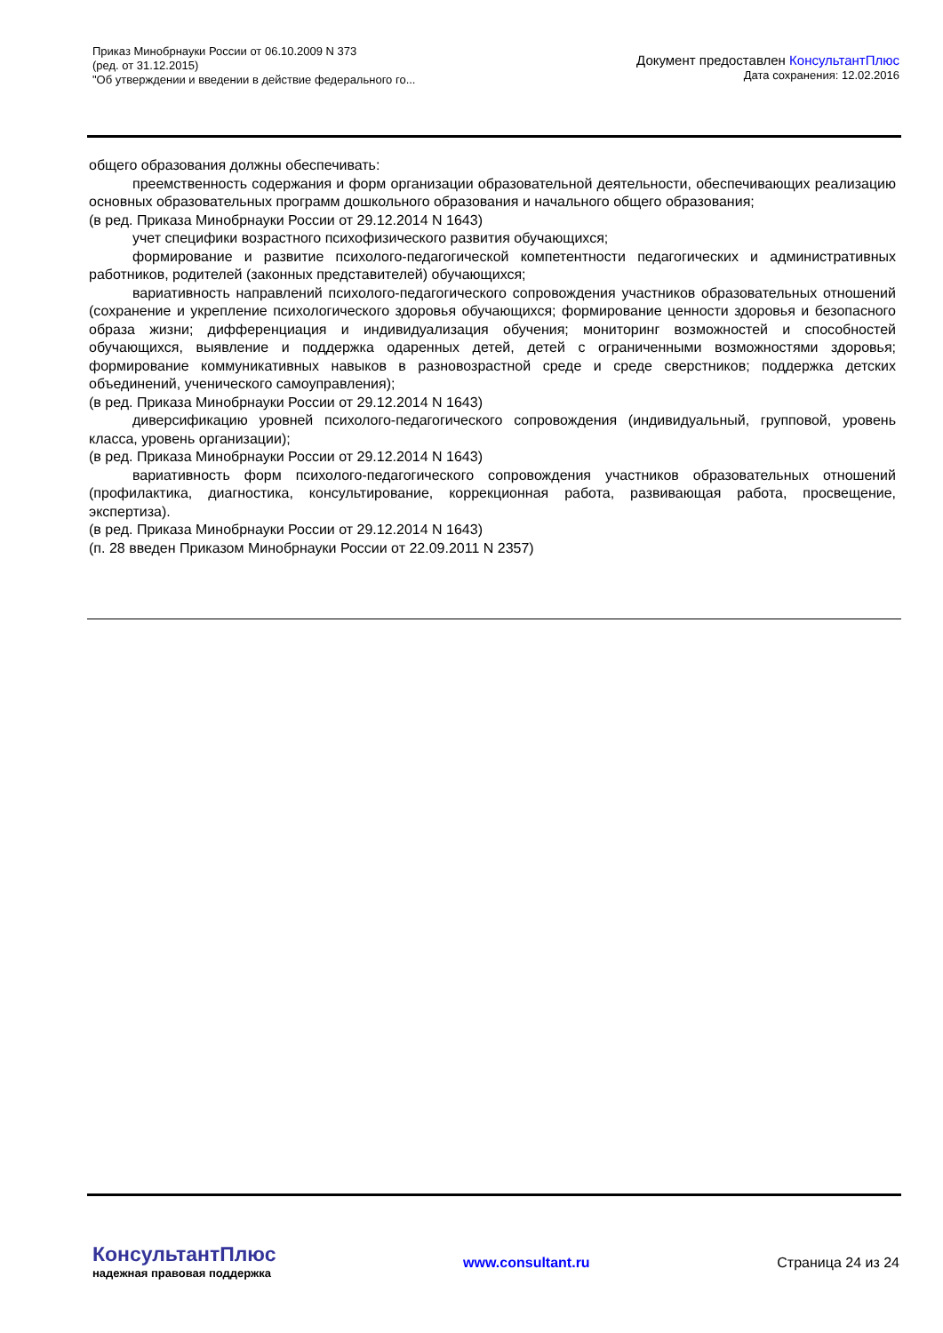Приказ Минобрнауки России от 06.10.2009 N 373
(ред. от 31.12.2015)
"Об утверждении и введении в действие федерального го...
Документ предоставлен КонсультантПлюс
Дата сохранения: 12.02.2016
общего образования должны обеспечивать:
преемственность содержания и форм организации образовательной деятельности, обеспечивающих реализацию основных образовательных программ дошкольного образования и начального общего образования;
(в ред. Приказа Минобрнауки России от 29.12.2014 N 1643)
учет специфики возрастного психофизического развития обучающихся;
формирование и развитие психолого-педагогической компетентности педагогических и административных работников, родителей (законных представителей) обучающихся;
вариативность направлений психолого-педагогического сопровождения участников образовательных отношений (сохранение и укрепление психологического здоровья обучающихся; формирование ценности здоровья и безопасного образа жизни; дифференциация и индивидуализация обучения; мониторинг возможностей и способностей обучающихся, выявление и поддержка одаренных детей, детей с ограниченными возможностями здоровья; формирование коммуникативных навыков в разновозрастной среде и среде сверстников; поддержка детских объединений, ученического самоуправления);
(в ред. Приказа Минобрнауки России от 29.12.2014 N 1643)
диверсификацию уровней психолого-педагогического сопровождения (индивидуальный, групповой, уровень класса, уровень организации);
(в ред. Приказа Минобрнауки России от 29.12.2014 N 1643)
вариативность форм психолого-педагогического сопровождения участников образовательных отношений (профилактика, диагностика, консультирование, коррекционная работа, развивающая работа, просвещение, экспертиза).
(в ред. Приказа Минобрнауки России от 29.12.2014 N 1643)
(п. 28 введен Приказом Минобрнауки России от 22.09.2011 N 2357)
КонсультантПлюс
надежная правовая поддержка
www.consultant.ru Страница 24 из 24